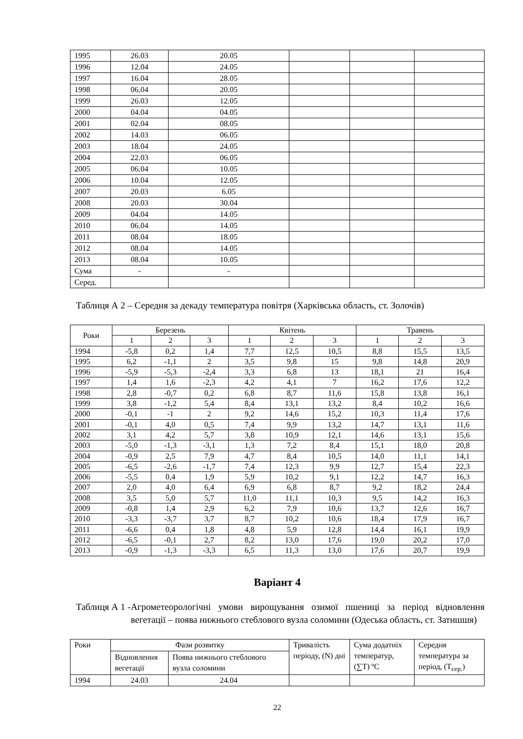| 1995 | 26.03 | 20.05 | | | |
| 1996 | 12.04 | 24.05 | | | |
| 1997 | 16.04 | 28.05 | | | |
| 1998 | 06.04 | 20.05 | | | |
| 1999 | 26.03 | 12.05 | | | |
| 2000 | 04.04 | 04.05 | | | |
| 2001 | 02.04 | 08.05 | | | |
| 2002 | 14.03 | 06.05 | | | |
| 2003 | 18.04 | 24.05 | | | |
| 2004 | 22.03 | 06.05 | | | |
| 2005 | 06.04 | 10.05 | | | |
| 2006 | 10.04 | 12.05 | | | |
| 2007 | 20.03 | 6.05 | | | |
| 2008 | 20.03 | 30.04 | | | |
| 2009 | 04.04 | 14.05 | | | |
| 2010 | 06.04 | 14.05 | | | |
| 2011 | 08.04 | 18.05 | | | |
| 2012 | 08.04 | 14.05 | | | |
| 2013 | 08.04 | 10.05 | | | |
| Сума | - | - | | | |
| Серед. | | | | | |
Таблиця А 2 – Середня за декаду температура повітря (Харківська область, ст. Золочів)
| Роки | Березень | | | Квітень | | | Травень | | |
| --- | --- | --- | --- | --- | --- | --- | --- | --- | --- |
| | 1 | 2 | 3 | 1 | 2 | 3 | 1 | 2 | 3 |
| 1994 | -5,8 | 0,2 | 1,4 | 7,7 | 12,5 | 10,5 | 8,8 | 15,5 | 13,5 |
| 1995 | 6,2 | -1,1 | 2 | 3,5 | 9,8 | 15 | 9,8 | 14,8 | 20,9 |
| 1996 | -5,9 | -5,3 | -2,4 | 3,3 | 6,8 | 13 | 18,1 | 21 | 16,4 |
| 1997 | 1,4 | 1,6 | -2,3 | 4,2 | 4,1 | 7 | 16,2 | 17,6 | 12,2 |
| 1998 | 2,8 | -0,7 | 0,2 | 6,8 | 8,7 | 11,6 | 15,8 | 13,8 | 16,1 |
| 1999 | 3,8 | -1,2 | 5,4 | 8,4 | 13,1 | 13,2 | 8,4 | 10,2 | 16,6 |
| 2000 | -0,1 | -1 | 2 | 9,2 | 14,6 | 15,2 | 10,3 | 11,4 | 17,6 |
| 2001 | -0,1 | 4,0 | 0,5 | 7,4 | 9,9 | 13,2 | 14,7 | 13,1 | 11,6 |
| 2002 | 3,1 | 4,2 | 5,7 | 3,8 | 10,9 | 12,1 | 14,6 | 13,1 | 15,6 |
| 2003 | -5,0 | -1,3 | -3,1 | 1,3 | 7,2 | 8,4 | 15,1 | 18,0 | 20,8 |
| 2004 | -0,9 | 2,5 | 7,9 | 4,7 | 8,4 | 10,5 | 14,0 | 11,1 | 14,1 |
| 2005 | -6,5 | -2,6 | -1,7 | 7,4 | 12,3 | 9,9 | 12,7 | 15,4 | 22,3 |
| 2006 | -5,5 | 0,4 | 1,9 | 5,9 | 10,2 | 9,1 | 12,2 | 14,7 | 16,3 |
| 2007 | 2,0 | 4,0 | 6,4 | 6,9 | 6,8 | 8,7 | 9,2 | 18,2 | 24,4 |
| 2008 | 3,5 | 5,0 | 5,7 | 11,0 | 11,1 | 10,3 | 9,5 | 14,2 | 16,3 |
| 2009 | -0,8 | 1,4 | 2,9 | 6,2 | 7,9 | 10,6 | 13,7 | 12,6 | 16,7 |
| 2010 | -3,3 | -3,7 | 3,7 | 8,7 | 10,2 | 10,6 | 18,4 | 17,9 | 16,7 |
| 2011 | -6,6 | 0,4 | 1,8 | 4,8 | 5,9 | 12,8 | 14,4 | 16,1 | 19,9 |
| 2012 | -6,5 | -0,1 | 2,7 | 8,2 | 13,0 | 17,6 | 19,0 | 20,2 | 17,0 |
| 2013 | -0,9 | -1,3 | -3,3 | 6,5 | 11,3 | 13,0 | 17,6 | 20,7 | 19,9 |
Варіант 4
Таблиця А 1 - Агрометеорологічні умови вирощування озимої пшениці за період відновлення вегетації – поява нижнього стеблового вузла соломини (Одеська область, ст. Затишшя)
| Роки | Фази розвитку | | Тривалість періоду, (N) дні | Сума додатніх температур, (∑T) ºC | Середня температура за період, (T<sub>сер.</sub>) |
| | Відновлення вегетації | Поява нижнього стеблового вузла соломини | | | |
| 1994 | 24.03 | 24.04 | | | |
22